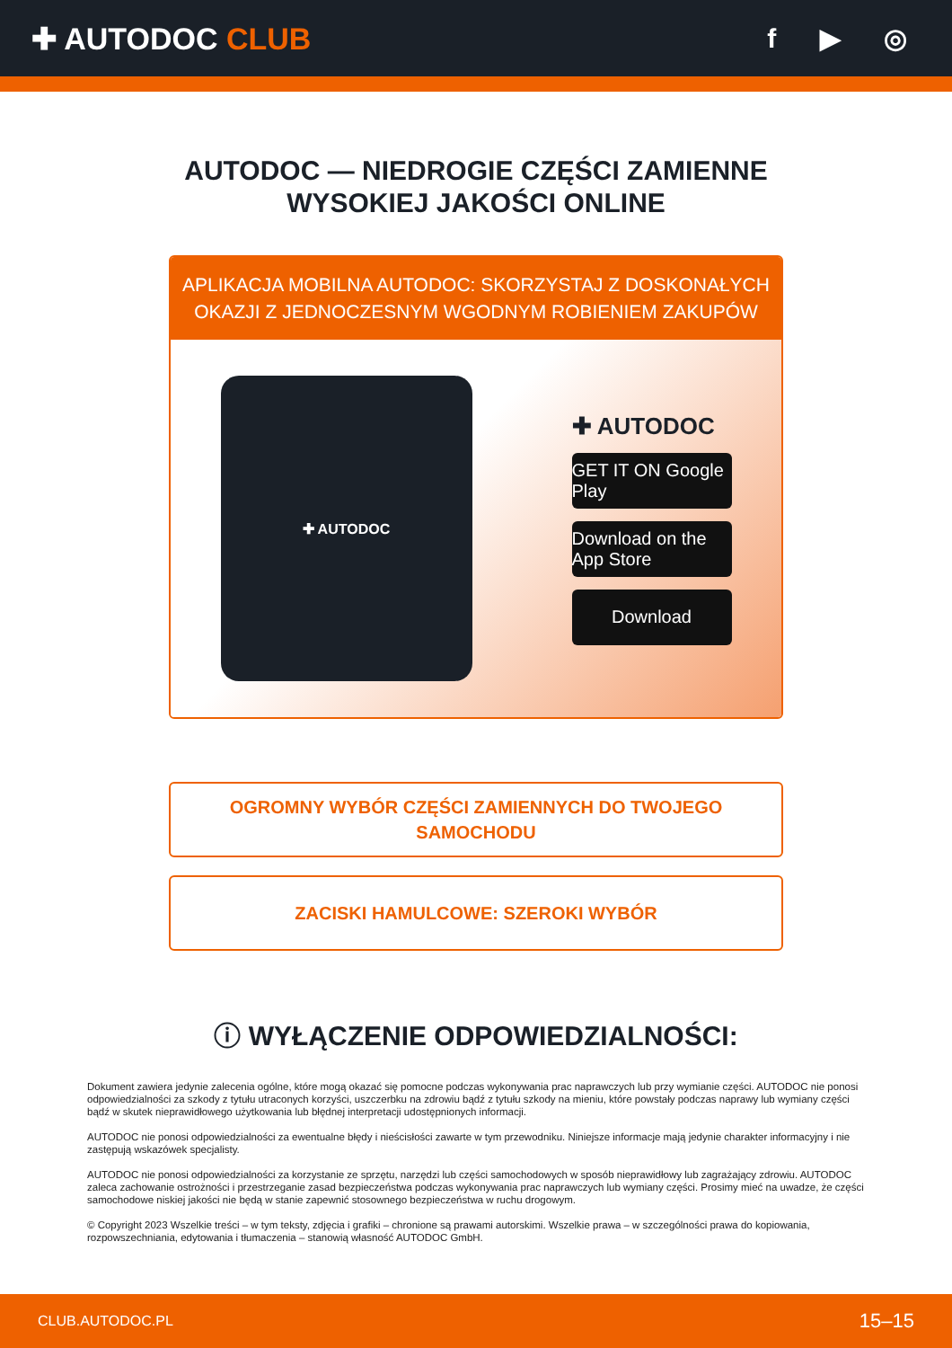✚ AUTODOC CLUB f ▶ ◎
AUTODOC — NIEDROGIE CZĘŚCI ZAMIENNE
WYSOKIEJ JAKOŚCI ONLINE
APLIKACJA MOBILNA AUTODOC: SKORZYSTAJ Z DOSKONAŁYCH OKAZJI Z JEDNOCZESNYM WGODNYM ROBIENIEM ZAKUPÓW
✚ AUTODOC
✚ AUTODOC
GET IT ON Google Play
Download on the App Store
Download
OGROMNY WYBÓR CZĘŚCI ZAMIENNYCH DO TWOJEGO
SAMOCHODU
ZACISKI HAMULCOWE: SZEROKI WYBÓR
ⓘ WYŁĄCZENIE ODPOWIEDZIALNOŚCI:
Dokument zawiera jedynie zalecenia ogólne, które mogą okazać się pomocne podczas wykonywania prac naprawczych lub przy wymianie części. AUTODOC nie ponosi odpowiedzialności za szkody z tytułu utraconych korzyści, uszczerbku na zdrowiu bądź z tytułu szkody na mieniu, które powstały podczas naprawy lub wymiany części bądź w skutek nieprawidłowego użytkowania lub błędnej interpretacji udostępnionych informacji.
AUTODOC nie ponosi odpowiedzialności za ewentualne błędy i nieścisłości zawarte w tym przewodniku. Niniejsze informacje mają jedynie charakter informacyjny i nie zastępują wskazówek specjalisty.
AUTODOC nie ponosi odpowiedzialności za korzystanie ze sprzętu, narzędzi lub części samochodowych w sposób nieprawidłowy lub zagrażający zdrowiu. AUTODOC zaleca zachowanie ostrożności i przestrzeganie zasad bezpieczeństwa podczas wykonywania prac naprawczych lub wymiany części. Prosimy mieć na uwadze, że części samochodowe niskiej jakości nie będą w stanie zapewnić stosownego bezpieczeństwa w ruchu drogowym.
© Copyright 2023 Wszelkie treści – w tym teksty, zdjęcia i grafiki – chronione są prawami autorskimi. Wszelkie prawa – w szczególności prawa do kopiowania, rozpowszechniania, edytowania i tłumaczenia – stanowią własność AUTODOC GmbH.
CLUB.AUTODOC.PL 15–15